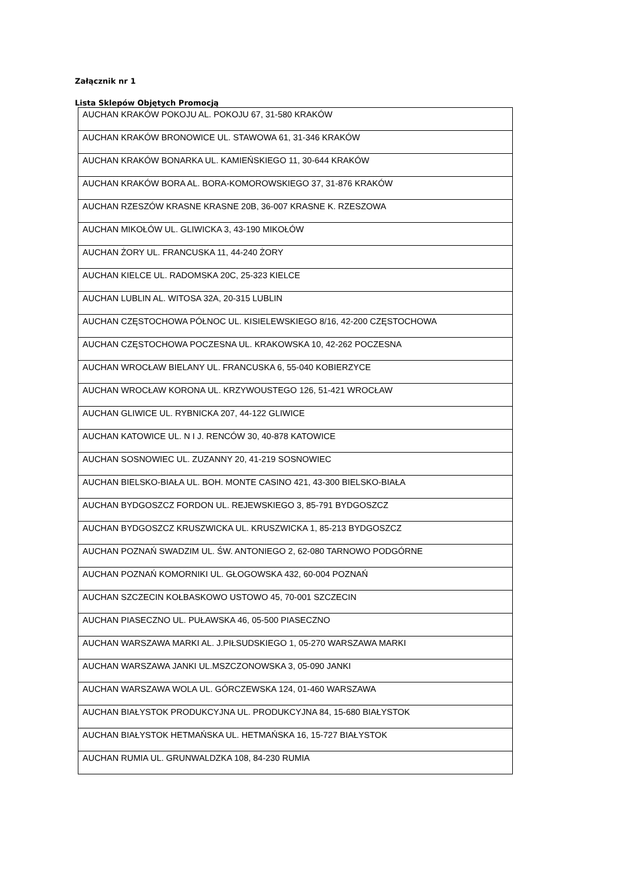Załącznik nr 1
Lista Sklepów Objętych Promocją
| AUCHAN KRAKÓW POKOJU AL. POKOJU 67, 31-580 KRAKÓW |
| AUCHAN KRAKÓW BRONOWICE UL. STAWOWA 61, 31-346 KRAKÓW |
| AUCHAN KRAKÓW BONARKA UL. KAMIEŃSKIEGO 11, 30-644 KRAKÓW |
| AUCHAN KRAKÓW BORA AL. BORA-KOMOROWSKIEGO 37, 31-876 KRAKÓW |
| AUCHAN RZESZÓW KRASNE KRASNE 20B, 36-007 KRASNE K. RZESZOWA |
| AUCHAN MIKOŁÓW UL. GLIWICKA 3, 43-190 MIKOŁÓW |
| AUCHAN ŻORY UL. FRANCUSKA 11, 44-240 ŻORY |
| AUCHAN KIELCE UL. RADOMSKA 20C, 25-323 KIELCE |
| AUCHAN LUBLIN AL. WITOSA 32A, 20-315 LUBLIN |
| AUCHAN CZĘSTOCHOWA PÓŁNOC UL. KISIELEWSKIEGO 8/16, 42-200 CZĘSTOCHOWA |
| AUCHAN CZĘSTOCHOWA POCZESNA UL. KRAKOWSKA 10, 42-262 POCZESNA |
| AUCHAN WROCŁAW BIELANY UL. FRANCUSKA 6, 55-040 KOBIERZYCE |
| AUCHAN WROCŁAW KORONA UL. KRZYWOUSTEGO 126, 51-421 WROCŁAW |
| AUCHAN GLIWICE UL. RYBNICKA 207, 44-122 GLIWICE |
| AUCHAN KATOWICE UL. N I J. RENCÓW 30, 40-878 KATOWICE |
| AUCHAN SOSNOWIEC UL. ZUZANNY 20, 41-219 SOSNOWIEC |
| AUCHAN BIELSKO-BIAŁA UL. BOH. MONTE CASINO 421, 43-300 BIELSKO-BIAŁA |
| AUCHAN BYDGOSZCZ FORDON UL. REJEWSKIEGO 3, 85-791 BYDGOSZCZ |
| AUCHAN BYDGOSZCZ KRUSZWICKA UL. KRUSZWICKA 1, 85-213 BYDGOSZCZ |
| AUCHAN POZNAŃ SWADZIM UL. ŚW. ANTONIEGO 2, 62-080 TARNOWO PODGÓRNE |
| AUCHAN POZNAŃ KOMORNIKI UL. GŁOGOWSKA 432, 60-004 POZNAŃ |
| AUCHAN SZCZECIN KOŁBASKOWO USTOWO 45, 70-001 SZCZECIN |
| AUCHAN PIASECZNO UL. PUŁAWSKA 46, 05-500 PIASECZNO |
| AUCHAN WARSZAWA MARKI AL. J.PIŁSUDSKIEGO 1, 05-270 WARSZAWA MARKI |
| AUCHAN WARSZAWA JANKI UL.MSZCZONOWSKA 3, 05-090 JANKI |
| AUCHAN WARSZAWA WOLA UL. GÓRCZEWSKA 124, 01-460 WARSZAWA |
| AUCHAN BIAŁYSTOK PRODUKCYJNA UL. PRODUKCYJNA 84, 15-680 BIAŁYSTOK |
| AUCHAN BIAŁYSTOK HETMAŃSKA UL. HETMAŃSKA 16, 15-727 BIAŁYSTOK |
| AUCHAN RUMIA UL. GRUNWALDZKA 108, 84-230 RUMIA |